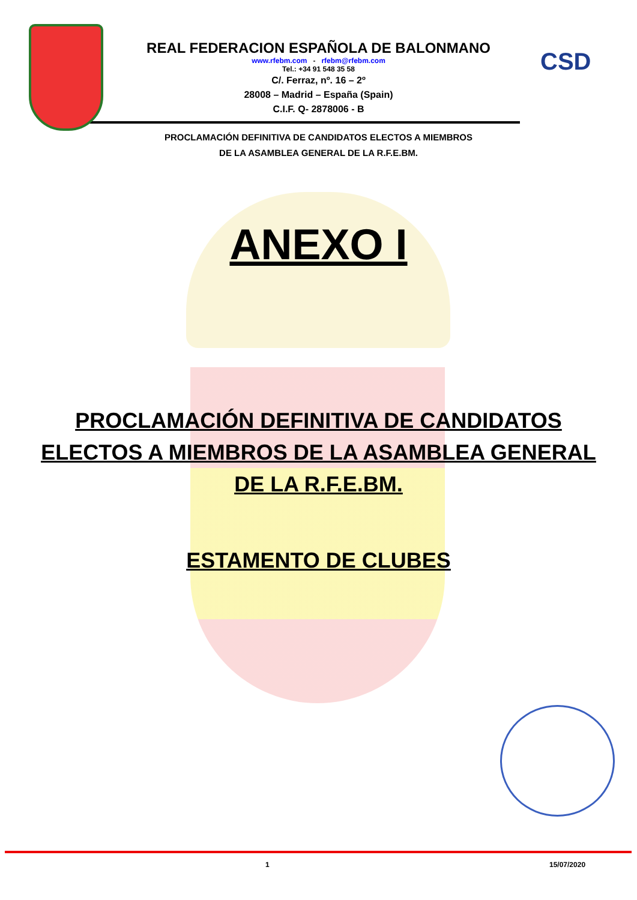CSD
REAL FEDERACION ESPAÑOLA DE BALONMANO
www.rfebm.com - rfebm@rfebm.com
Tel.: +34 91 548 35 58
C/. Ferraz, nº. 16 – 2º
28008 – Madrid – España (Spain)
C.I.F. Q- 2878006 - B
PROCLAMACIÓN DEFINITIVA DE CANDIDATOS ELECTOS A MIEMBROS
DE LA ASAMBLEA GENERAL DE LA R.F.E.BM.
ANEXO I
PROCLAMACIÓN DEFINITIVA DE CANDIDATOS
ELECTOS A MIEMBROS DE LA ASAMBLEA GENERAL
DE LA R.F.E.BM.
ESTAMENTO DE CLUBES
1 15/07/2020